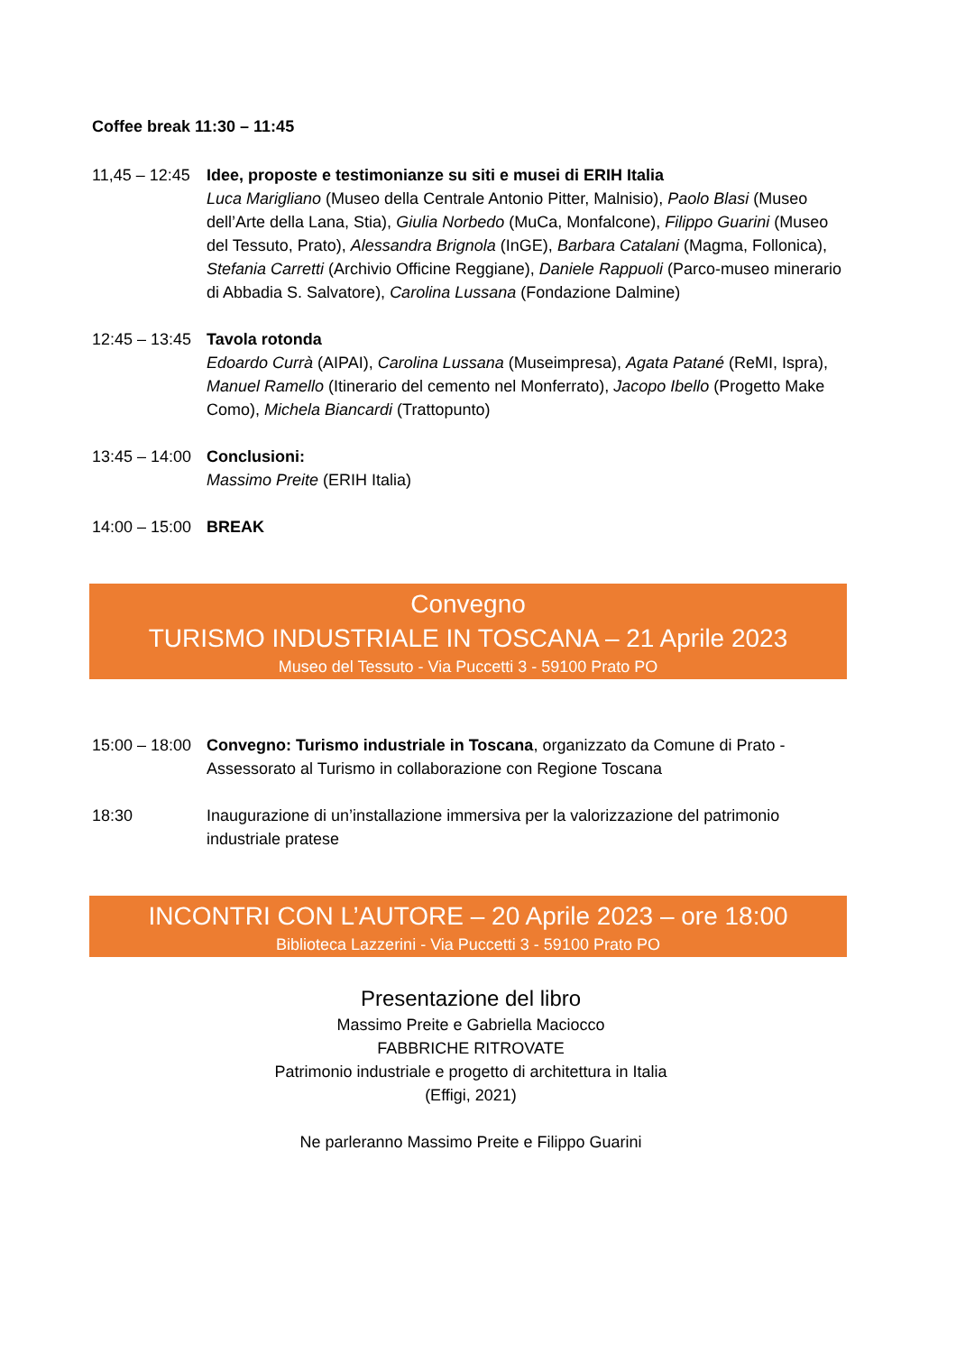Coffee break 11:30 – 11:45
11,45 – 12:45
Idee, proposte e testimonianze su siti e musei di ERIH Italia
Luca Marigliano (Museo della Centrale Antonio Pitter, Malnisio), Paolo Blasi (Museo dell’Arte della Lana, Stia), Giulia Norbedo (MuCa, Monfalcone), Filippo Guarini (Museo del Tessuto, Prato), Alessandra Brignola (InGE), Barbara Catalani (Magma, Follonica), Stefania Carretti (Archivio Officine Reggiane), Daniele Rappuoli (Parco-museo minerario di Abbadia S. Salvatore), Carolina Lussana (Fondazione Dalmine)
12:45 – 13:45
Tavola rotonda
Edoardo Currà (AIPAI), Carolina Lussana (Museimpresa), Agata Patané (ReMI, Ispra), Manuel Ramello (Itinerario del cemento nel Monferrato), Jacopo Ibello (Progetto Make Como), Michela Biancardi (Trattopunto)
13:45 – 14:00
Conclusioni:
Massimo Preite (ERIH Italia)
14:00 – 15:00
BREAK
Convegno
TURISMO INDUSTRIALE IN TOSCANA – 21 Aprile 2023
Museo del Tessuto - Via Puccetti 3 - 59100 Prato PO
15:00 – 18:00
Convegno: Turismo industriale in Toscana, organizzato da Comune di Prato - Assessorato al Turismo in collaborazione con Regione Toscana
18:30 Inaugurazione di un’installazione immersiva per la valorizzazione del patrimonio industriale pratese
INCONTRI CON L’AUTORE – 20 Aprile 2023 – ore 18:00
Biblioteca Lazzerini - Via Puccetti 3 - 59100 Prato PO
Presentazione del libro
Massimo Preite e Gabriella Maciocco
FABBRICHE RITROVATE
Patrimonio industriale e progetto di architettura in Italia
(Effigi, 2021)
Ne parleranno Massimo Preite e Filippo Guarini